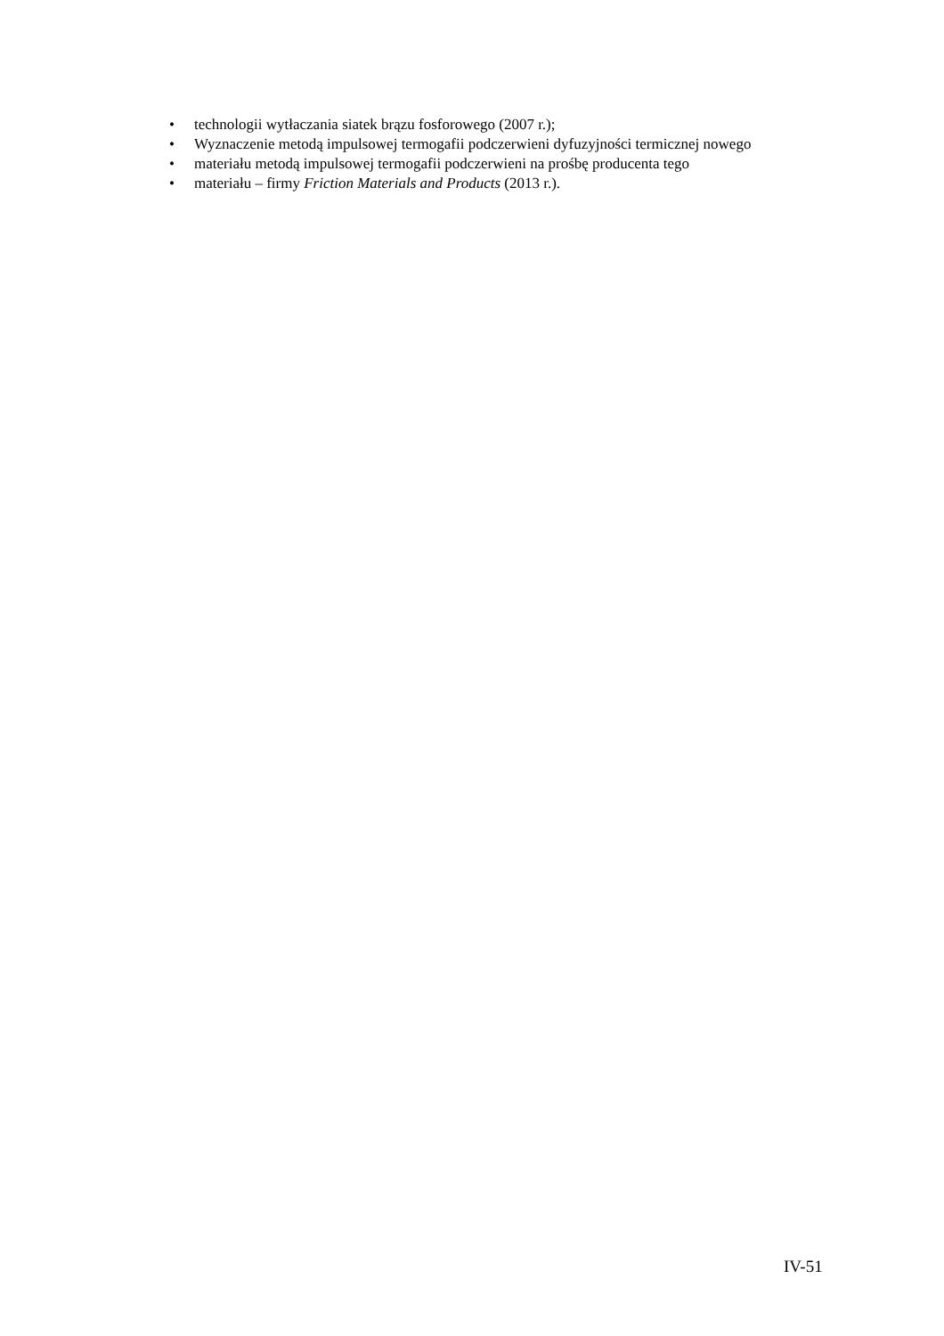• technologii wytłaczania siatek brązu fosforowego (2007 r.);
• Wyznaczenie metodą impulsowej termogafii podczerwieni dyfuzyjności termicznej nowego
• materiału metodą impulsowej termogafii podczerwieni na prośbę producenta tego
• materiału – firmy Friction Materials and Products (2013 r.).
IV-51